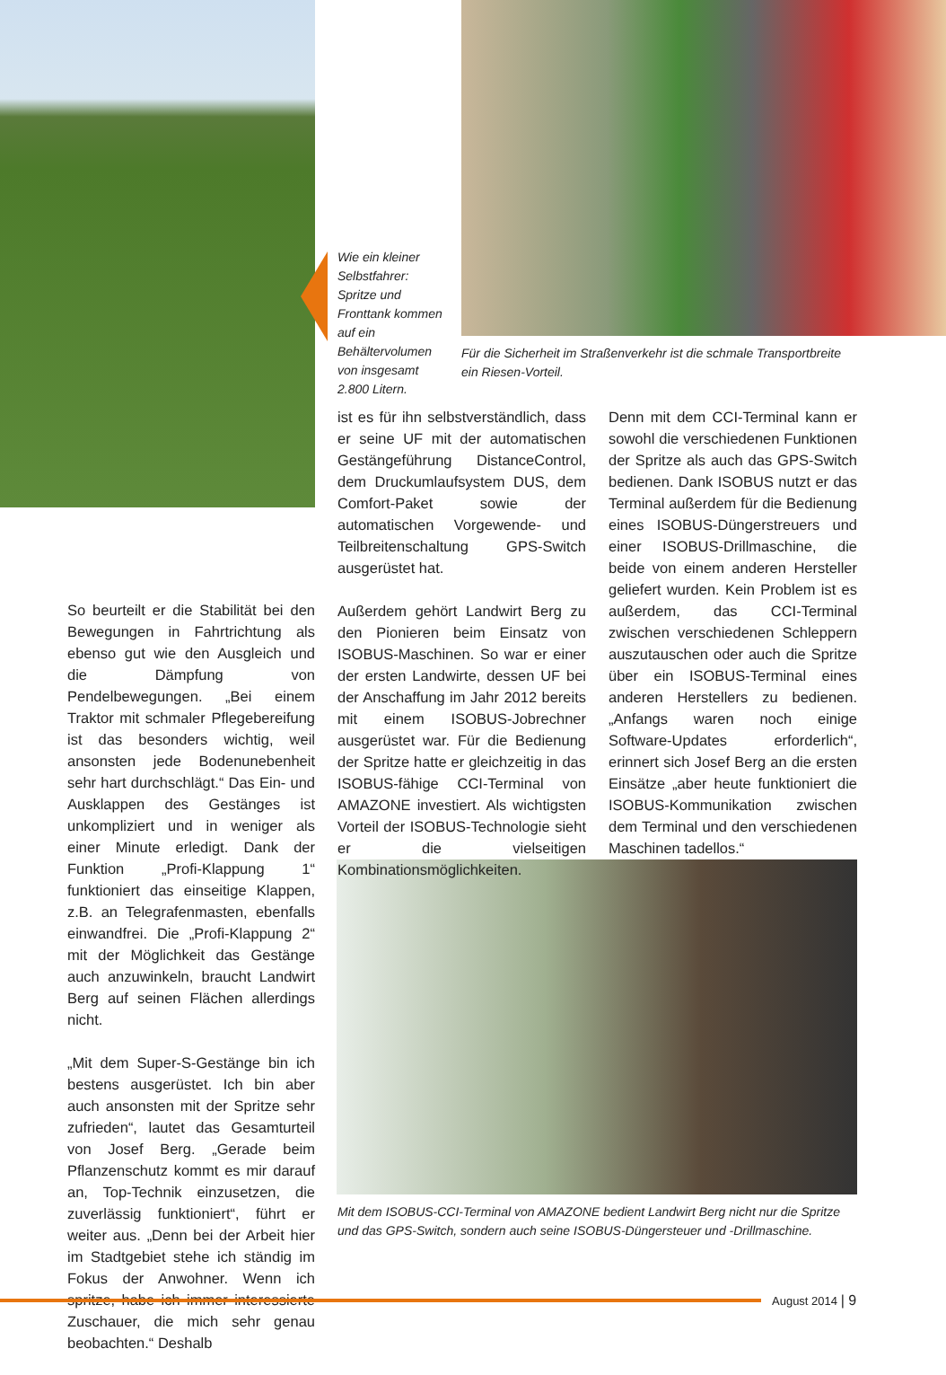Wie ein kleiner Selbstfahrer: Spritze und Fronttank kommen auf ein Behältervolumen von insgesamt 2.800 Litern.
Für die Sicherheit im Straßenverkehr ist die schmale Transportbreite ein Riesen-Vorteil.
So beurteilt er die Stabilität bei den Bewegungen in Fahrtrichtung als ebenso gut wie den Ausgleich und die Dämpfung von Pendelbewegungen. „Bei einem Traktor mit schmaler Pflegebereifung ist das besonders wichtig, weil ansonsten jede Bodenunebenheit sehr hart durchschlägt.“ Das Ein- und Ausklappen des Gestänges ist unkompliziert und in weniger als einer Minute erledigt. Dank der Funktion „Profi-Klappung 1“ funktioniert das einseitige Klappen, z.B. an Telegrafenmasten, ebenfalls einwandfrei. Die „Profi-Klappung 2“ mit der Möglichkeit das Gestänge auch anzuwinkeln, braucht Landwirt Berg auf seinen Flächen allerdings nicht.
„Mit dem Super-S-Gestänge bin ich bestens ausgerüstet. Ich bin aber auch ansonsten mit der Spritze sehr zufrieden“, lautet das Gesamturteil von Josef Berg. „Gerade beim Pflanzenschutz kommt es mir darauf an, Top-Technik einzusetzen, die zuverlässig funktioniert“, führt er weiter aus. „Denn bei der Arbeit hier im Stadtgebiet stehe ich ständig im Fokus der Anwohner. Wenn ich spritze, habe ich immer interessierte Zuschauer, die mich sehr genau beobachten.“ Deshalb
ist es für ihn selbstverständlich, dass er seine UF mit der automatischen Gestängeführung DistanceControl, dem Druckumlaufsystem DUS, dem Comfort-Paket sowie der automatischen Vorgewende- und Teilbreitenschaltung GPS-Switch ausgerüstet hat.
Außerdem gehört Landwirt Berg zu den Pionieren beim Einsatz von ISOBUS-Maschinen. So war er einer der ersten Landwirte, dessen UF bei der Anschaffung im Jahr 2012 bereits mit einem ISOBUS-Jobrechner ausgerüstet war. Für die Bedienung der Spritze hatte er gleichzeitig in das ISOBUS-fähige CCI-Terminal von AMAZONE investiert. Als wichtigsten Vorteil der ISOBUS-Technologie sieht er die vielseitigen Kombinationsmöglichkeiten.
Denn mit dem CCI-Terminal kann er sowohl die verschiedenen Funktionen der Spritze als auch das GPS-Switch bedienen. Dank ISOBUS nutzt er das Terminal außerdem für die Bedienung eines ISOBUS-Düngerstreuers und einer ISOBUS-Drillmaschine, die beide von einem anderen Hersteller geliefert wurden. Kein Problem ist es außerdem, das CCI-Terminal zwischen verschiedenen Schleppern auszutauschen oder auch die Spritze über ein ISOBUS-Terminal eines anderen Herstellers zu bedienen. „Anfangs waren noch einige Software-Updates erforderlich“, erinnert sich Josef Berg an die ersten Einsätze „aber heute funktioniert die ISOBUS-Kommunikation zwischen dem Terminal und den verschiedenen Maschinen tadellos.“
Mit dem ISOBUS-CCI-Terminal von AMAZONE bedient Landwirt Berg nicht nur die Spritze und das GPS-Switch, sondern auch seine ISOBUS-Düngersteuer und -Drillmaschine.
August 2014 | 9